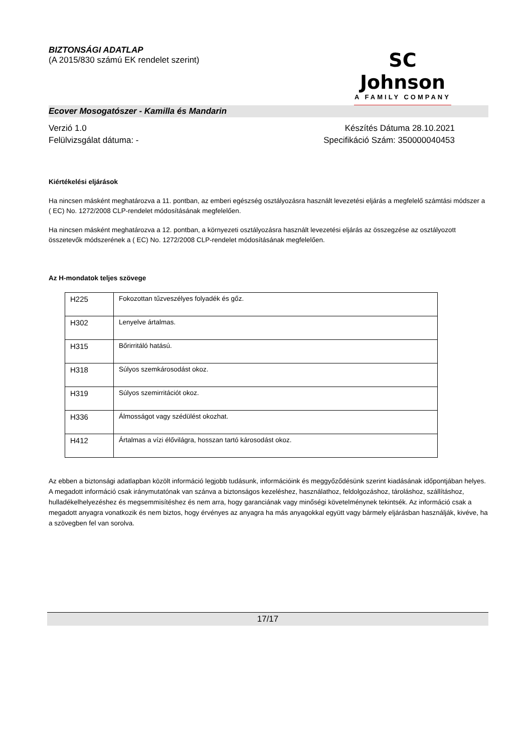BIZTONSÁGI ADATLAP
(A 2015/830 számú EK rendelet szerint)
SC Johnson
A FAMILY COMPANY
Ecover Mosogatószer - Kamilla és Mandarin
Verzió 1.0 Készítés Dátuma 28.10.2021
Felülvizsgálat dátuma: - Specifikáció Szám: 350000040453
Kiértékelési eljárások
Ha nincsen másként meghatározva a 11. pontban, az emberi egészség osztályozásra használt levezetési eljárás a megfelelő számtási módszer a ( EC) No. 1272/2008 CLP-rendelet módosításának megfelelően.
Ha nincsen másként meghatározva a 12. pontban, a környezeti osztályozásra használt levezetési eljárás az összegzése az osztályozott összetevők módszerének a ( EC) No. 1272/2008 CLP-rendelet módosításának megfelelően.
Az H-mondatok teljes szövege
| H225 | Fokozottan tűzveszélyes folyadék és gőz. |
| H302 | Lenyelve ártalmas. |
| H315 | Bőrirritáló hatású. |
| H318 | Súlyos szemkárosodást okoz. |
| H319 | Súlyos szemirritációt okoz. |
| H336 | Álmosságot vagy szédülést okozhat. |
| H412 | Ártalmas a vízi élővilágra, hosszan tartó károsodást okoz. |
Az ebben a biztonsági adatlapban közölt információ legjobb tudásunk, információink és meggyőződésünk szerint kiadásának időpontjában helyes. A megadott információ csak iránymutatónak van szánva a biztonságos kezeléshez, használathoz, feldolgozáshoz, tároláshoz, szállításhoz, hulladékelhelyezéshez és megsemmisítéshez és nem arra, hogy garanciának vagy minőségi követelménynek tekintsék. Az információ csak a megadott anyagra vonatkozik és nem biztos, hogy érvényes az anyagra ha más anyagokkal együtt vagy bármely eljárásban használják, kivéve, ha a szövegben fel van sorolva.
17/17